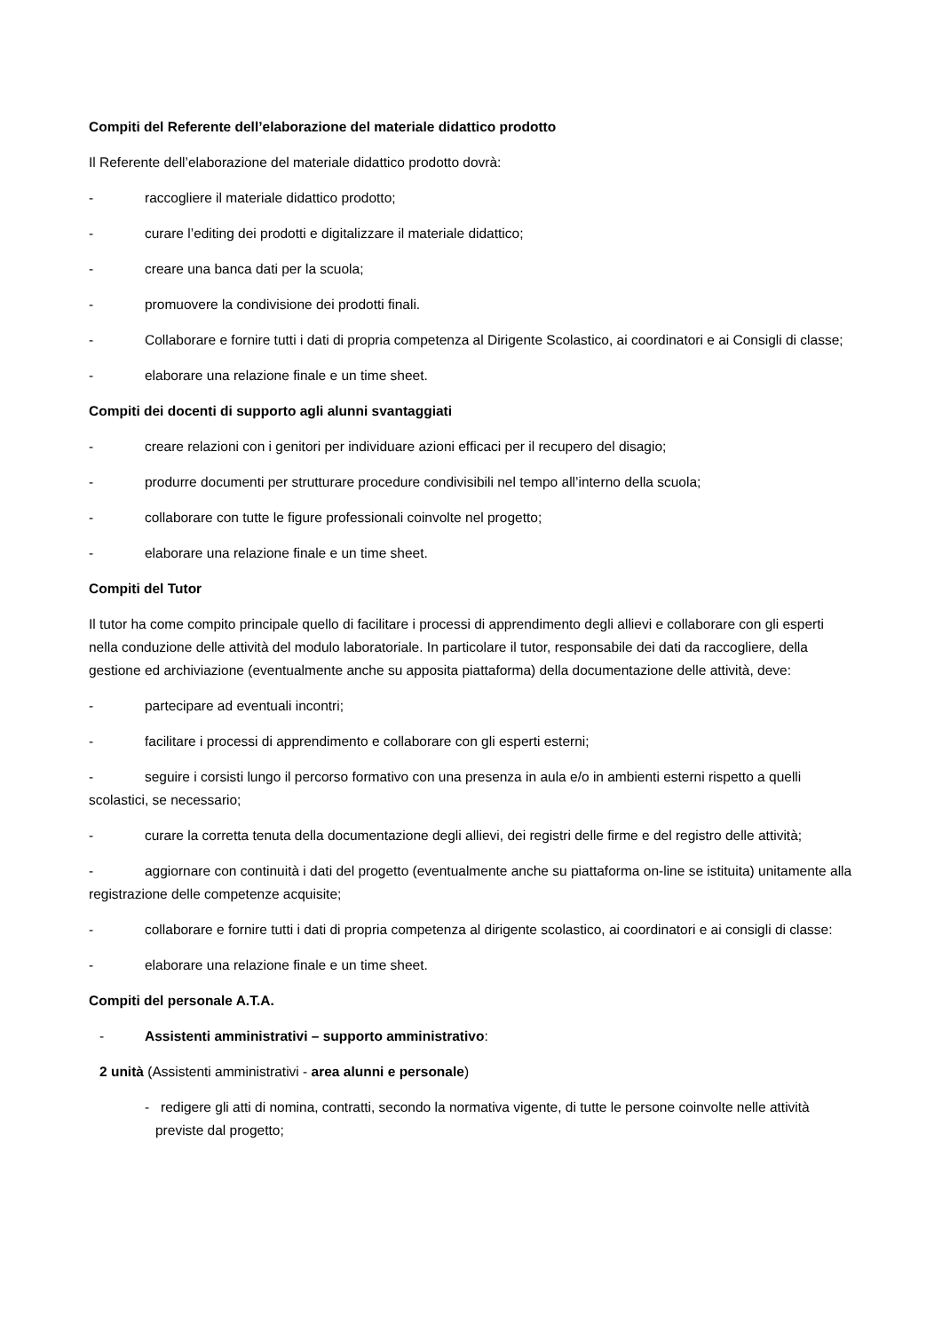Compiti del Referente dell’elaborazione del materiale didattico prodotto
Il Referente dell’elaborazione del materiale didattico prodotto dovrà:
- raccogliere il materiale didattico prodotto;
- curare l’editing dei prodotti e digitalizzare il materiale didattico;
- creare una banca dati per la scuola;
- promuovere la condivisione dei prodotti finali.
- Collaborare e fornire tutti i dati di propria competenza al Dirigente Scolastico, ai coordinatori e ai Consigli di classe;
- elaborare una relazione finale e un time sheet.
Compiti dei docenti di supporto agli alunni svantaggiati
- creare relazioni con i genitori per individuare azioni efficaci per il recupero del disagio;
- produrre documenti per strutturare procedure condivisibili nel tempo all’interno della scuola;
- collaborare con tutte le figure professionali coinvolte nel progetto;
- elaborare una relazione finale e un time sheet.
Compiti del Tutor
Il tutor ha come compito principale quello di facilitare i processi di apprendimento degli allievi e collaborare con gli esperti nella conduzione delle attività del modulo laboratoriale. In particolare il tutor, responsabile dei dati da raccogliere, della gestione ed archiviazione (eventualmente anche su apposita piattaforma) della documentazione delle attività, deve:
- partecipare ad eventuali incontri;
- facilitare i processi di apprendimento e collaborare con gli esperti esterni;
- seguire i corsisti lungo il percorso formativo con una presenza in aula e/o in ambienti esterni rispetto a quelli scolastici, se necessario;
- curare la corretta tenuta della documentazione degli allievi, dei registri delle firme e del registro delle attività;
- aggiornare con continuità i dati del progetto (eventualmente anche su piattaforma on-line se istituita) unitamente alla registrazione delle competenze acquisite;
- collaborare e fornire tutti i dati di propria competenza al dirigente scolastico, ai coordinatori e ai consigli di classe:
- elaborare una relazione finale e un time sheet.
Compiti del personale A.T.A.
- Assistenti amministrativi – supporto amministrativo:
2 unità (Assistenti amministrativi - area alunni e personale)
- redigere gli atti di nomina, contratti, secondo la normativa vigente, di tutte le persone coinvolte nelle attività previste dal progetto;